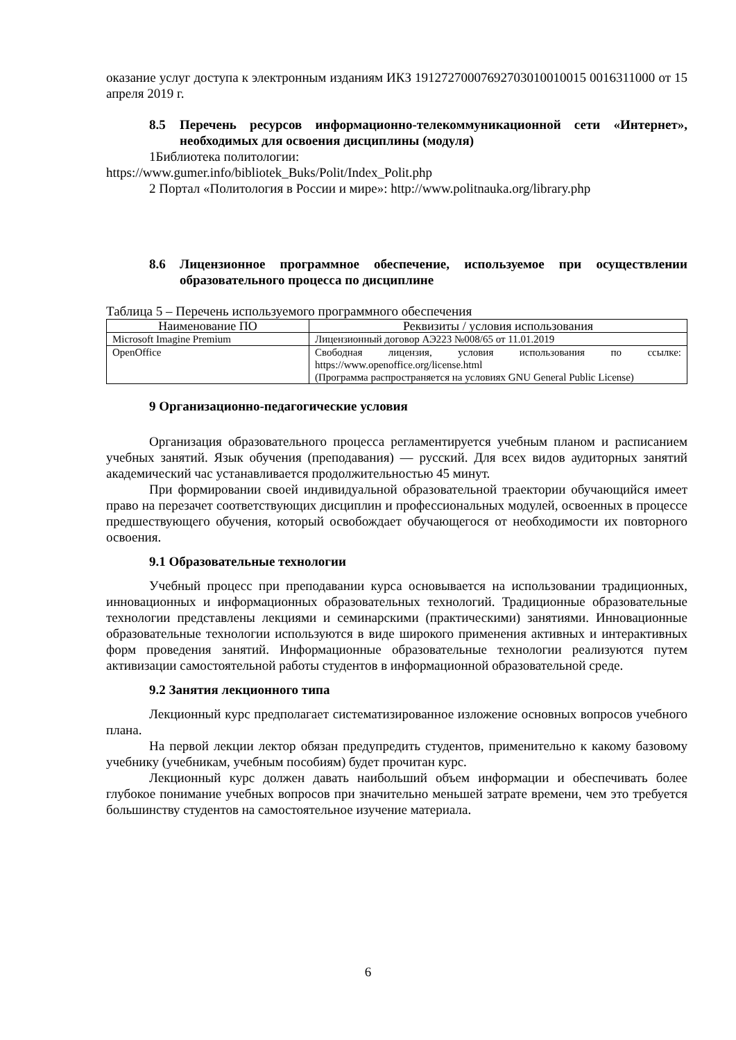оказание услуг доступа к электронным изданиям ИКЗ 19127270007692703010010015 0016311000 от 15 апреля 2019 г.
8.5 Перечень ресурсов информационно-телекоммуникационной сети «Интернет», необходимых для освоения дисциплины (модуля)
1Библиотека политологии:
https://www.gumer.info/bibliotek_Buks/Polit/Index_Polit.php
2 Портал «Политология в России и мире»: http://www.politnauka.org/library.php
8.6 Лицензионное программное обеспечение, используемое при осуществлении образовательного процесса по дисциплине
Таблица 5 – Перечень используемого программного обеспечения
| Наименование ПО | Реквизиты / условия использования |
| --- | --- |
| Microsoft Imagine Premium | Лицензионный договор АЭ223 №008/65 от 11.01.2019 |
| OpenOffice | Свободная лицензия, условия использования по ссылке: https://www.openoffice.org/license.html (Программа распространяется на условиях GNU General Public License) |
9 Организационно-педагогические условия
Организация образовательного процесса регламентируется учебным планом и расписанием учебных занятий. Язык обучения (преподавания) — русский. Для всех видов аудиторных занятий академический час устанавливается продолжительностью 45 минут.
При формировании своей индивидуальной образовательной траектории обучающийся имеет право на перезачет соответствующих дисциплин и профессиональных модулей, освоенных в процессе предшествующего обучения, который освобождает обучающегося от необходимости их повторного освоения.
9.1 Образовательные технологии
Учебный процесс при преподавании курса основывается на использовании традиционных, инновационных и информационных образовательных технологий. Традиционные образовательные технологии представлены лекциями и семинарскими (практическими) занятиями. Инновационные образовательные технологии используются в виде широкого применения активных и интерактивных форм проведения занятий. Информационные образовательные технологии реализуются путем активизации самостоятельной работы студентов в информационной образовательной среде.
9.2 Занятия лекционного типа
Лекционный курс предполагает систематизированное изложение основных вопросов учебного плана.
На первой лекции лектор обязан предупредить студентов, применительно к какому базовому учебнику (учебникам, учебным пособиям) будет прочитан курс.
Лекционный курс должен давать наибольший объем информации и обеспечивать более глубокое понимание учебных вопросов при значительно меньшей затрате времени, чем это требуется большинству студентов на самостоятельное изучение материала.
6